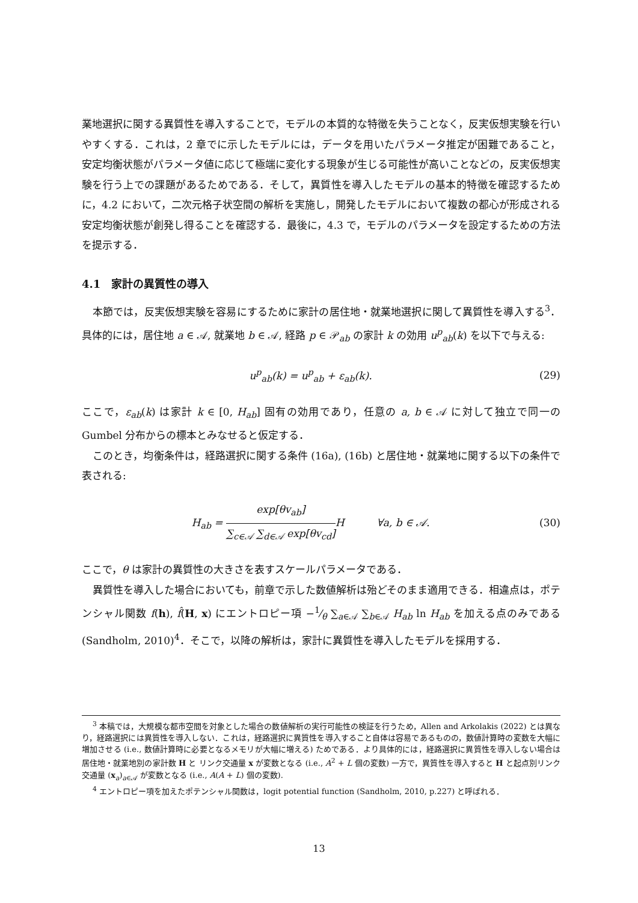業地選択に関する異質性を導入することで，モデルの本質的な特徴を失うことなく，反実仮想実験を行いやすくする．これは，2 章でに示したモデルには，データを用いたパラメータ推定が困難であること，安定均衡状態がパラメータ値に応じて極端に変化する現象が生じる可能性が高いことなどの，反実仮想実験を行う上での課題があるためである．そして，異質性を導入したモデルの基本的特徴を確認するために，4.2 において，二次元格子状空間の解析を実施し，開発したモデルにおいて複数の都心が形成される安定均衡状態が創発し得ることを確認する．最後に，4.3 で，モデルのパラメータを設定するための方法を提示する．
4.1　家計の異質性の導入
本節では，反実仮想実験を容易にするために家計の居住地・就業地選択に関して異質性を導入する<sup>3</sup>．具体的には，居住地 a ∈ 𝒜, 就業地 b ∈ 𝒜, 経路 p ∈ 𝒫<sub>ab</sub> の家計 k の効用 u<sup>p</sup><sub>ab</sub>(k) を以下で与える:
u<sup>p</sup><sub>ab</sub>(k) = u<sup>p</sup><sub>ab</sub> + ε<sub>ab</sub>(k). (29)
ここで，ε<sub>ab</sub>(k) は家計 k ∈ [0, H<sub>ab</sub>] 固有の効用であり，任意の a, b ∈ 𝒜 に対して独立で同一の Gumbel 分布からの標本とみなせると仮定する．
このとき，均衡条件は，経路選択に関する条件 (16a), (16b) と居住地・就業地に関する以下の条件で表される:
H<sub>ab</sub> =
exp[θv<sub>ab</sub>]
∑<sub>c∈𝒜</sub> ∑<sub>d∈𝒜</sub> exp[θv<sub>cd</sub>]
H ∀a, b ∈ 𝒜. (30)
ここで，θ は家計の異質性の大きさを表すスケールパラメータである．
異質性を導入した場合においても，前章で示した数値解析は殆どそのまま適用できる．相違点は，ポテンシャル関数 f(h), f̂(H, x) にエントロピー項 −1⁄θ ∑<sub>a∈𝒜</sub> ∑<sub>b∈𝒜</sub> H<sub>ab</sub> ln H<sub>ab</sub> を加える点のみである (Sandholm, 2010)<sup>4</sup>．そこで，以降の解析は，家計に異質性を導入したモデルを採用する．
<sup>3</sup> 本稿では，大規模な都市空間を対象とした場合の数値解析の実行可能性の検証を行うため，Allen and Arkolakis (2022) とは異なり，経路選択には異質性を導入しない．これは，経路選択に異質性を導入すること自体は容易であるものの，数値計算時の変数を大幅に増加させる (i.e., 数値計算時に必要となるメモリが大幅に増える) ためである．より具体的には，経路選択に異質性を導入しない場合は 居住地・就業地別の家計数 H と リンク交通量 x が変数となる (i.e., A<sup>2</sup> + L 個の変数) 一方で，異質性を導入すると H と起点別リンク交通量 (x<sub>a</sub>)<sub>a∈𝒜</sub> が変数となる (i.e., A(A + L) 個の変数).
<sup>4</sup> エントロピー項を加えたポテンシャル関数は，logit potential function (Sandholm, 2010, p.227) と呼ばれる．
13